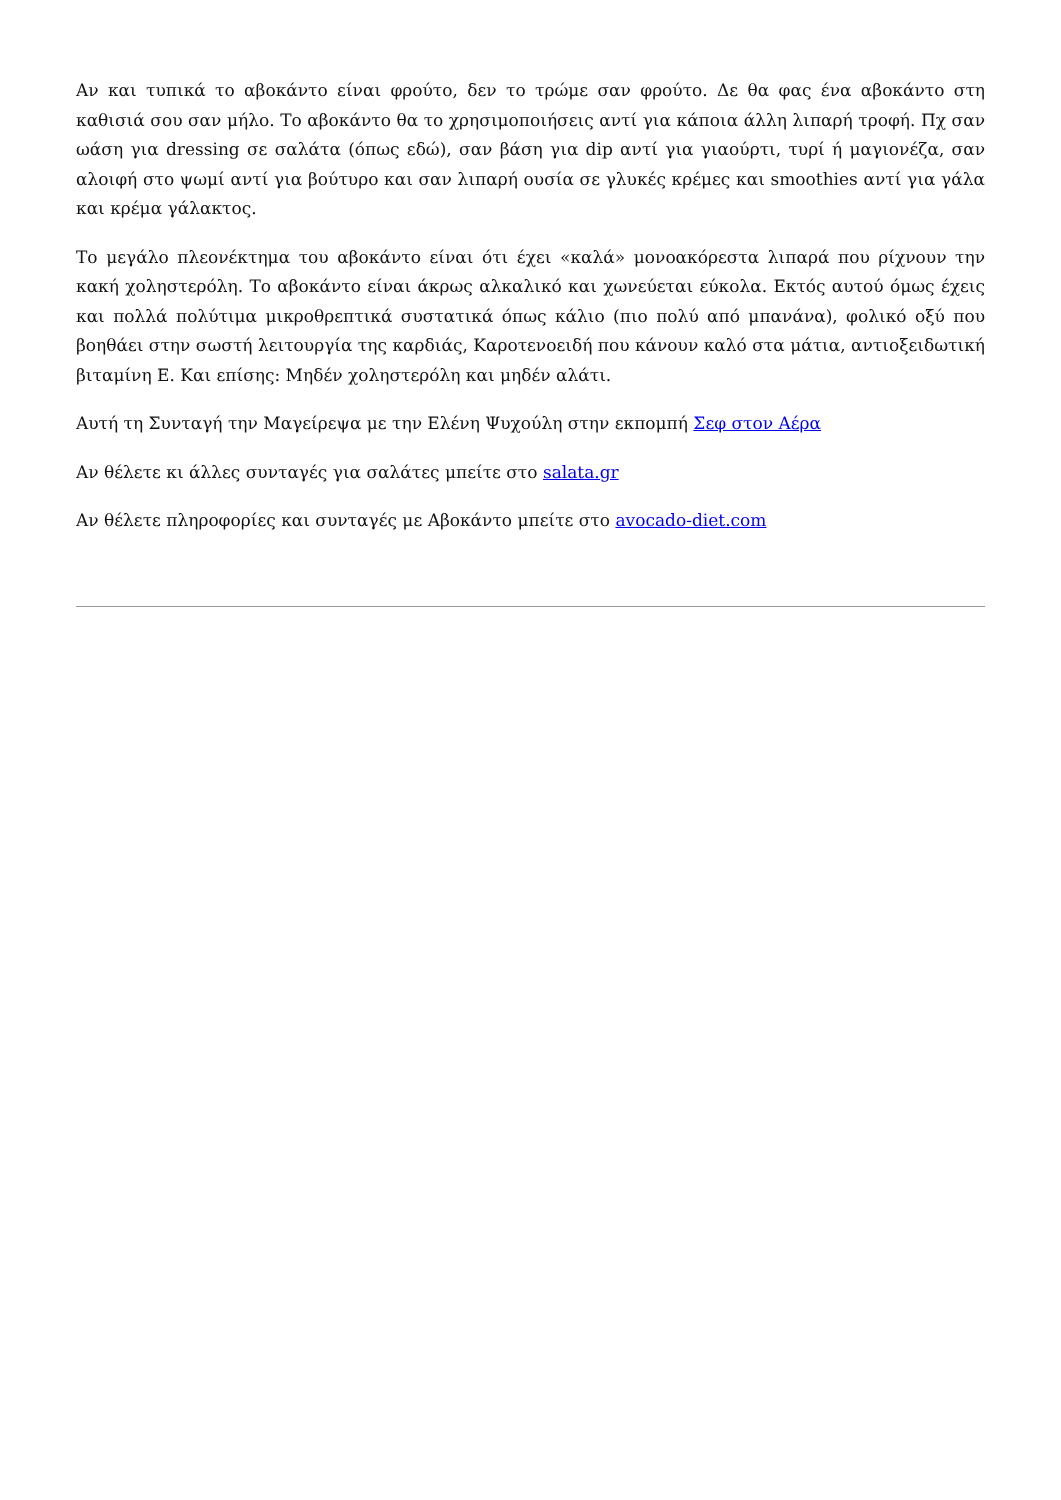Αν και τυπικά το αβοκάντο είναι φρούτο, δεν το τρώμε σαν φρούτο. Δε θα φας ένα αβοκάντο στη καθισιά σου σαν μήλο. Το αβοκάντο θα το χρησιμοποιήσεις αντί για κάποια άλλη λιπαρή τροφή. Πχ σαν ωάση για dressing σε σαλάτα (όπως εδώ), σαν βάση για dip αντί για γιαούρτι, τυρί ή μαγιονέζα, σαν αλοιφή στο ψωμί αντί για βούτυρο και σαν λιπαρή ουσία σε γλυκές κρέμες και smoothies αντί για γάλα και κρέμα γάλακτος.
Το μεγάλο πλεονέκτημα του αβοκάντο είναι ότι έχει «καλά» μονοακόρεστα λιπαρά που ρίχνουν την κακή χοληστερόλη. Το αβοκάντο είναι άκρως αλκαλικό και χωνεύεται εύκολα. Εκτός αυτού όμως έχεις και πολλά πολύτιμα μικροθρεπτικά συστατικά όπως κάλιο (πιο πολύ από μπανάνα), φολικό οξύ που βοηθάει στην σωστή λειτουργία της καρδιάς, Καροτενοειδή που κάνουν καλό στα μάτια, αντιοξειδωτική βιταμίνη Ε. Και επίσης: Μηδέν χοληστερόλη και μηδέν αλάτι.
Αυτή τη Συνταγή την Μαγείρεψα με την Ελένη Ψυχούλη στην εκπομπή Σεφ στον Αέρα
Αν θέλετε κι άλλες συνταγές για σαλάτες μπείτε στο salata.gr
Αν θέλετε πληροφορίες και συνταγές με Αβοκάντο μπείτε στο avocado-diet.com